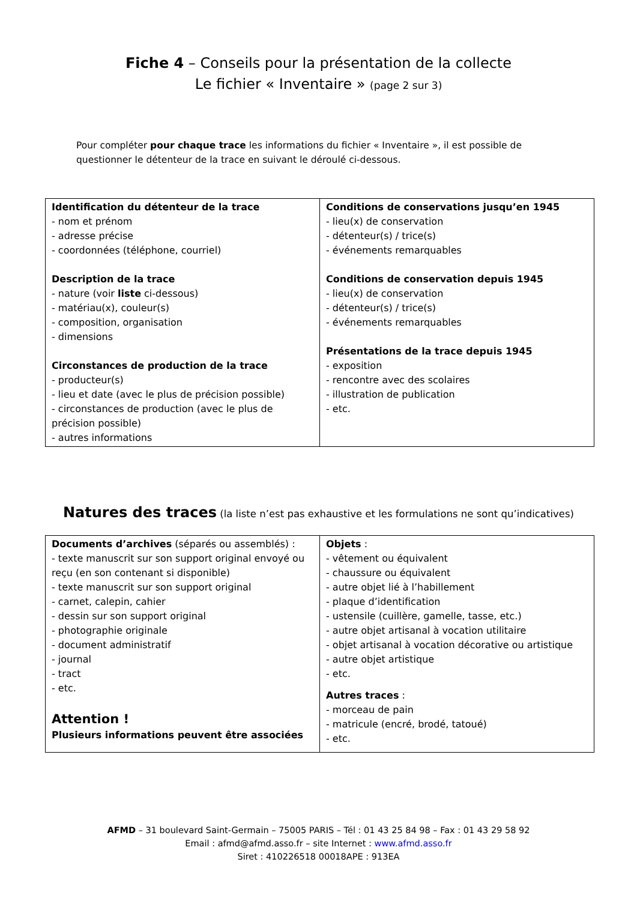Fiche 4 – Conseils pour la présentation de la collecte
Le fichier « Inventaire » (page 2 sur 3)
Pour compléter pour chaque trace les informations du fichier « Inventaire », il est possible de questionner le détenteur de la trace en suivant le déroulé ci-dessous.
| Identification du détenteur de la trace - nom et prénom - adresse précise - coordonnées (téléphone, courriel) Description de la trace - nature (voir liste ci-dessous) - matériau(x), couleur(s) - composition, organisation - dimensions Circonstances de production de la trace - producteur(s) - lieu et date (avec le plus de précision possible) - circonstances de production (avec le plus de précision possible) - autres informations | Conditions de conservations jusqu’en 1945 - lieu(x) de conservation - détenteur(s) / trice(s) - événements remarquables Conditions de conservation depuis 1945 - lieu(x) de conservation - détenteur(s) / trice(s) - événements remarquables Présentations de la trace depuis 1945 - exposition - rencontre avec des scolaires - illustration de publication - etc. |
Natures des traces (la liste n’est pas exhaustive et les formulations ne sont qu’indicatives)
| Documents d’archives (séparés ou assemblés) : - texte manuscrit sur son support original envoyé ou reçu (en son contenant si disponible) - texte manuscrit sur son support original - carnet, calepin, cahier - dessin sur son support original - photographie originale - document administratif - journal - tract - etc. Attention ! Plusieurs informations peuvent être associées | Objets : - vêtement ou équivalent - chaussure ou équivalent - autre objet lié à l’habillement - plaque d’identification - ustensile (cuillère, gamelle, tasse, etc.) - autre objet artisanal à vocation utilitaire - objet artisanal à vocation décorative ou artistique - autre objet artistique - etc. Autres traces : - morceau de pain - matricule (encré, brodé, tatoué) - etc. |
AFMD – 31 boulevard Saint-Germain – 75005 PARIS – Tél : 01 43 25 84 98 – Fax : 01 43 29 58 92
Email : afmd@afmd.asso.fr – site Internet : www.afmd.asso.fr
Siret : 410226518 00018APE : 913EA